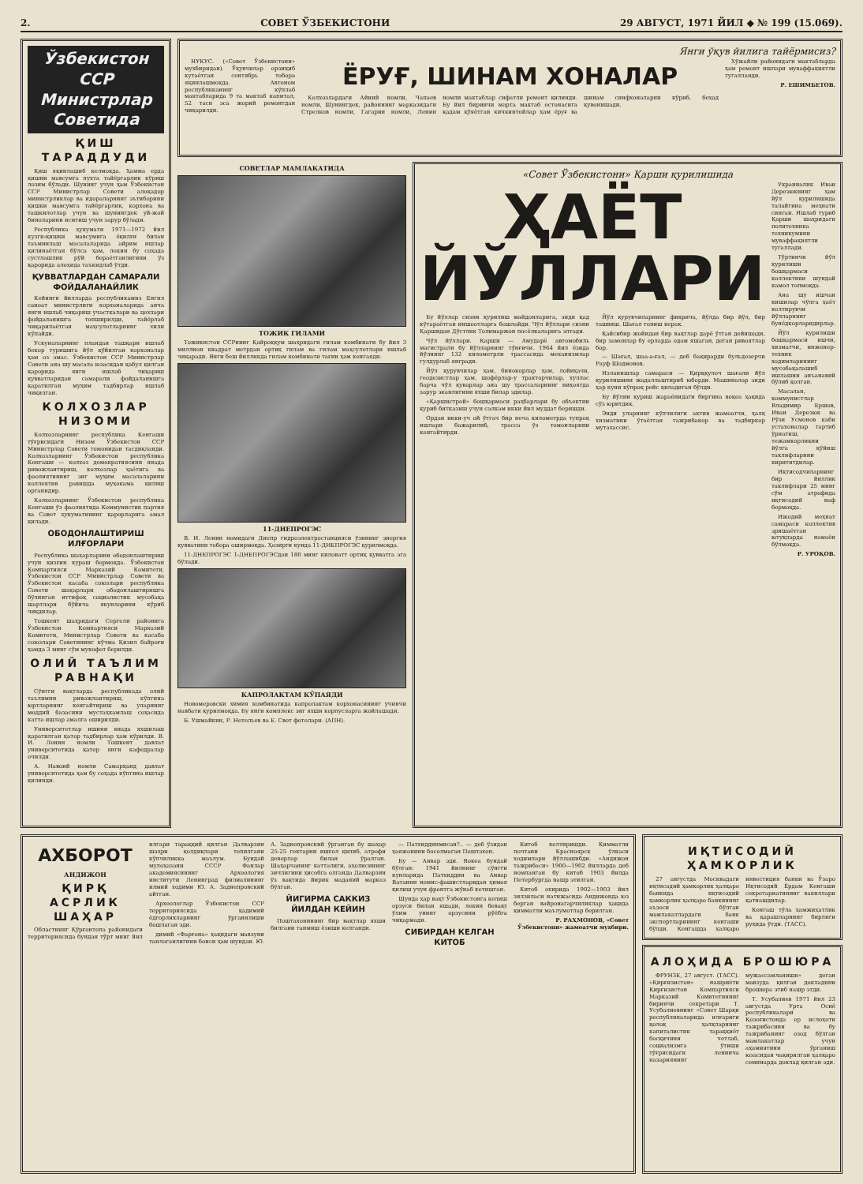2. СОВЕТ ЎЗБЕКИСТОНИ 29 АВГУСТ, 1971 ЙИЛ ◆ № 199 (15.069).
Ўзбекистон ССР Министрлар Советида
ҚИШ ТАРАДДУДИ
Қиш яқинлашиб келмоқда. Ҳамма ерда қишни мавсумга пухта тайёргарлик кўриш лозим бўлади. Шунинг учун ҳам Ўзбекистон ССР Министрлар Совети алоқадор министрликлар ва идораларнинг эътиборини қишки мавсумга тайёргарлик, корхона ва ташкилотлар учун ва шунингдек уй-жой биноларини иситиш учун зарур бўлади.
Республика ҳукумати 1971—1972 йил кузги-қишки мавсумига ёқилғи билан таъминлаш масалаларида айрим ишлар қилинаётган бўлса ҳам, лекин бу соҳада сустлашлик рўй бераётганлигини ўз қарорида алоҳида таъкидлаб ўтди.
ҚУВВАТЛАРДАН САМАРАЛИ ФОЙДАЛАНАЙЛИК
Кейинги йилларда республикамиз Енгил саноат министрлиги корхоналарида анча янги ишлаб чиқариш участкалари ва цехлари фойдаланишга топширилди, тайёрлаб чиқарилаётган маҳсулотларнинг хили кўпайди.
Ускуналарнинг пландан ташқари ишлаб бекор туришига йўл қўйилган корхоналар ҳам оз эмас. Ўзбекистон ССР Министрлар Совети ана шу масала юзасидан қабул қилган қарорида янги ишлаб чиқариш қувватларидан самарали фойдаланишга қаратилган муҳим тадбирлар ишлаб чиқилган.
КОЛХОЗЛАР НИЗОМИ
Колхозларнинг республика Кенгаши тўғрисидаги Низом Ўзбекистон ССР Министрлар Совети томонидан тасдиқланди. Колхозларнинг Ўзбекистон республика Кенгаши — колхоз демократиясини янада ривожлантириш, колхозлар ҳаётига ва фаолиятининг энг муҳим масалаларини коллектив равишда муҳокама қилиш органидир.
Колхозларнинг Ўзбекистон республика Кенгаши ўз фаолиятида Коммунистик партия ва Совет ҳукуматининг қарорларига амал қилади.
ОБОДОНЛАШТИРИШ ИЛҒОРЛАРИ
Республика шаҳарларини ободонлаштириш учун қизғин кураш бормоқда. Ўзбекистон Компартияси Марказий Комитети, Ўзбекистон ССР Министрлар Совети ва Ўзбекистон касаба союзлари республика Совети шаҳарлари ободонлаштиришга бўлинган иттифоқ социалистик мусобақа шартлари бўйича якунларини кўриб чиқдилар.
Тошкент шаҳридаги Сергели районига Ўзбекистон Компартияси Марказий Комитети, Министрлар Совети ва касаба союзлари Советининг кўчма Қизил байроғи ҳамда 3 минг сўм мукофот берилди.
ОЛИЙ ТАЪЛИМ РАВНАҚИ
Сўнгги вақтларда республикада олий таълимни ривожлантириш, кўпгина юртларнинг кенгайтириш ва уларнинг моддий базасини мустаҳкамлаш соҳасида катта ишлар амалга оширилди.
Университетлар ишини янада яхшилаш қаратилган қатор тадбирлар ҳам кўрилди. В. И. Ленин номли Тошкент давлат университетида қатор янги кафедралар очилди.
А. Навоий номли Самарқанд давлат университетида ҳам бу соҳада кўпгина ишлар қилинди.
Янги ўқув йилига тайёрмисиз?
НУКУС. («Совет Ўзбекистони» мухбиридан). Ўқувчилар орзиқиб кутаётган сентябрь тобора яқинлашмоқда. Автоном республиканинг кўплаб мактабларида 9 та мактаб капитал, 52 таси эса жорий ремонтдан чиқарилди.
ЁРУҒ, ШИНАМ ХОНАЛАР
Колхозлардаги Айний номли, Чапаев номли, Шунингдек, районнинг марказидаги Стрелков номли, Гагарин номли, Ленин номли мактаблар сифатли ремонт қилинди. Бу йил биринчи марта мактаб остонасига қадам қўяётган кичкинтойлар ҳам ёруғ ва шинам синфхоналарни кўриб, беҳад қувонишади.
Хўжайли районидаги мактабларда ҳам ремонт ишлари муваффақиятли тугалланди.
Р. ЕШИМБЕТОВ.
СОВЕТЛАР МАМЛАКАТИДА
ТОЖИК ГИЛАМИ
Тожикистон ССРнинг Қайроққум шаҳридаги гилам комбинати бу йил 3 миллион квадрат метрдан ортиқ гилам ва гилам маҳсулотлари ишлаб чиқаради. Янги беш йилликда гилам комбинати тағин ҳам кенгаяди.
11-ДНЕПРОГЭС
В. И. Ленин номидаги Днепр гидроэлектростанцияси ўзининг энергия қувватини тобора оширмоқда. Ҳозирги кунда 11-ДНЕПРОГЭС қурилмоқда.
11-ДНЕПРОГЭС 1-ДНЕПРОГЭСдан 180 минг киловатт ортиқ қувватга эга бўлади.
КАПРОЛАКТАМ КЎПАЯДИ
Новомеровски химия комбинатида капролактам корхонасининг учинчи навбати қурилмоқда. Бу янги комплекс энг яхши корпусларга жойлашади.
Б. Ушмайкин, Р. Нетельев ва Е. Свет фотолари. (АПН).
«Совет Ўзбекистони» Қарши қурилишида
ҲАЁТ
ЙЎЛЛАРИ
Бу йўллар сизни қурилиш майдонларига, энди қад кўтараётган иншоотларга бошлайди. Чўл йўллари сизни Қаршидан Дўстлик Толимаржон посёлкаларига элтади.
Чўл йўллари. Қарши — Амударё автомобиль магистрали бу йўлларнинг тўнғичи. 1964 йил ёзида йўлнинг 132 километрли трассасида механизмлар гулдурлаб янгради.
Йўл қурувчилар ҳам, бинокорлар ҳам, лойиҳачи, геодезистлар ҳам, шофёрлар-у тракторчилар, хуллас барча чўл қуварлар ана шу трассаларнинг ниҳоятда зарур эканлигини яхши билар эдилар.
«Қаршистрой» бошқармаси раҳбарлари бу объектни қуриб битказиш учун салкам икки йил муддат беришди.
Ордан икки-уч ой ўтгач бир неча километрда тупроқ ишлари бажарилиб, трасса ўз томонларини кенгайтирди.
Йўл қурувчиларнинг фикрича, йўлда бир йўл, бир ташвиш. Шағал топиш керак.
Қайсибир жойидан бир вақтлар дарё ўтган дейишади, бир замонлар бу ерларда одам яшаган, деган ривоятлар бор.
— Шағал, шаа-а-ғал, — деб бақирарди бульдозерчи Рауф Шодмонов.
Изланишлар самараси — Қирққулоч шағали йўл қурилишини жадаллаштириб юборди. Машиналар энди ҳар куни кўпроқ рейс қиладиган бўлди.
Бу йўлни қуриш жараёнидаги биргина воқеа ҳақида сўз юритдик.
Энди уларнинг кўпчилиги актив жамоатчи, ҳалқ хизматини ўтаётган тажрибакор ва тадбиркор мутахассис.
Украиналик Иван Дерезюкнинг ҳам йўл қурилишида талайгина меҳнати синган. Ишлаб туриб Қарши шаҳридаги политехника техникумини муваффақиятли тугаллади.
Тўртинчи йўл қурилиши бошқармаси коллективи шундай камол топмоқда.
Ана шу ишчан кишилар чўлга ҳаёт келтирувчи йўлларнинг бунёдкорларидирлар.
Йўл қурилиши бошқармаси ишчи, хизматчи, инженер-техник ходимларининг мусобақалашиб ишлашни анъанавий бўлиб қолган.
Масалан, коммунистлар Владимир Ершов, Иван Дерезюк ва Рўзи Усмонов каби устахоналар тартиб ўрнатиш, тежамкорликни йўлга қўйиш таклифларини кирититдилар.
Иқтисодчиларнинг бир йиллик таклифлари 25 минг сўм атрофида иқтисодий наф бермоқда.
Ижодий меҳнат самараси коллектив эришаётган ютуқларда намоён бўлмоқда.
Р. УРОҚОВ.
АХБОРОТ
АНДИЖОН
ҚИРҚ АСРЛИК ШАҲАР
Областнинг Қўрғонтепа районидаги территориясида бундан тўрт минг йил илгари тараққий қилган Далварзин шаҳри қолдиқлари топилгани кўпчиликка маълум. Бундай мулоҳазани СССР Фанлар академиясининг Археология институти Ленинград филиалининг илмий ходими Ю. А. Заднепровский айтган.
Археологлар Ўзбекистон ССР территориясида қадимий ёдгорликларнинг ўрганилиши бошлаган эди.
димий «Фарғона» ҳақидаги мавзуни танлаганлигини бонси ҳам шундан. Ю. А. Заднепровский ўрганган бу шаҳар 25-25 гектарни ишғол қилиб, атрофи деворлар билан ўралган. Шаҳарчанинг катталиги, аҳолисининг зичлигини ҳисобга олганда Далварзин ўз вақтида йирик маданий марказ бўлган.
ЙИГИРМА САККИЗ ЙИЛДАН КЕЙИН
Поштахонининг бир вақтлар яхши билгани танмиш ёзиши келганди.
— Патхиддинмисан?.. — деб ўзидан ҳаяжонини босолмаган Поштахон.
Бу — Анвар эди. Вокеа бундай бўлган: 1941 йилнинг сўнгги кунларида Патхиддин ва Анвар Ватанни немис-фашистларидан ҳимоя қилиш учун фронтга жўнаб кетишган.
Шунда ҳар вақт Ўзбекистонга келиш орзуси билан яшади, лекин бевақт ўлим унинг орзусини рўёбга чиқармади.
СИБИРДАН КЕЛГАН КИТОБ
Китоб келтиришди. Қимматли почтани Красноярск ўлкаси ходимлари йўллашибди. «Андижон тажрибаси» 1900—1902 йилларда деб номланган бу китоб 1903 йилда Петербургда нашр этилган.
Китоб охирида 1902—1903 йил зилзиласи натижасида Андижонда юз берган вайронагарчиликлар ҳақида қимматли маълумотлар берилган.
Р. РАҲМОНОВ, «Совет Ўзбекистони» жамоатчи мухбири.
ИҚТИСОДИЙ ҲАМКОРЛИК
27 августда Москвадаги иқтисодий ҳамкорлик ҳалқаро банкида иқтисодий ҳамкорлик ҳалқаро банкининг аъзоси бўлган мамлакатлардаги банк экспертларининг кенгаши бўлди. Кенгашда ҳалқаро инвестиция банки ва Ўзаро Иқтисодий Ёрдам Кенгаши секретариатининг вакиллари қатнашдилар.
Кенгаш тўла ҳамжиҳатлик ва қарашларнинг бирлиги руҳида ўтди. (ТАСС).
АЛОҲИДА БРОШЮРА
ФРУНЗЕ, 27 август. (ТАСС). «Қирғизистон» нашриёти Қирғизистон Компартияси Марказий Комитетининг биринчи секретари Т. Усубалиевнинг «Совет Шарқи республикаларида илғариги қолоқ ҳалқларнинг капиталистик тараққиёт босқичини четлаб, социализмга ўтиши тўғрисидаги ленинча назариянинг мужассамланиши» деган мавзуда қилган докладини брошюра этиб нашр этди.
Т. Усубалиев 1971 йил 23 августда Урта Осиё республикалари ва Қозоғистонда ер ислоҳоти тажрибасини ва бу тажрибанинг озод бўлган мамлакатлар учун аҳамиятини ўрганиш юзасидан чақирилган ҳалқаро семинарда доклад қилган эди.